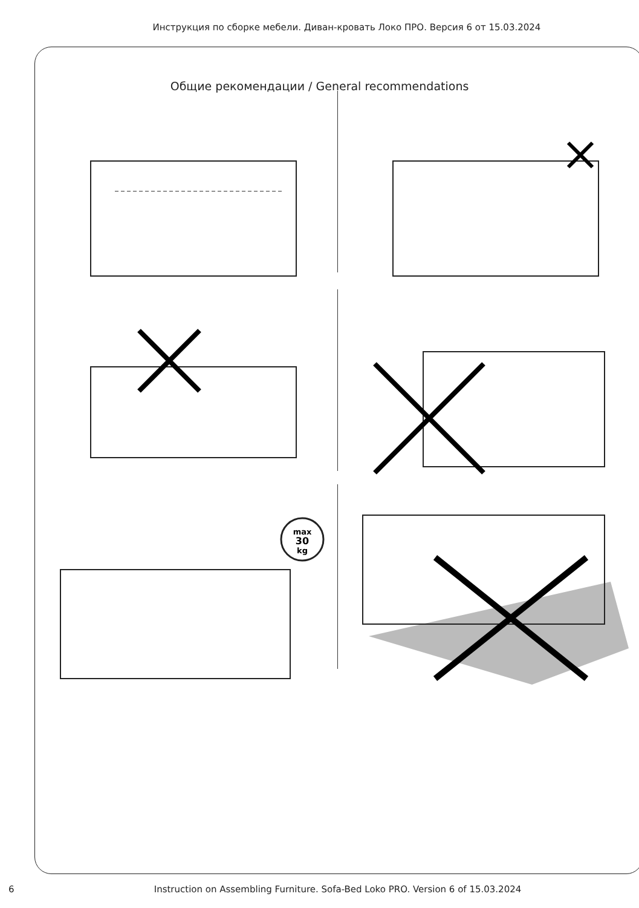Инструкция по сборке мебели. Диван-кровать Локо ПРО. Версия 6 от 15.03.2024
Общие рекомендации / General recommendations
max
30
kg
6 Instruction on Assembling Furniture. Sofa-Bed Loko PRO. Version 6 of 15.03.2024